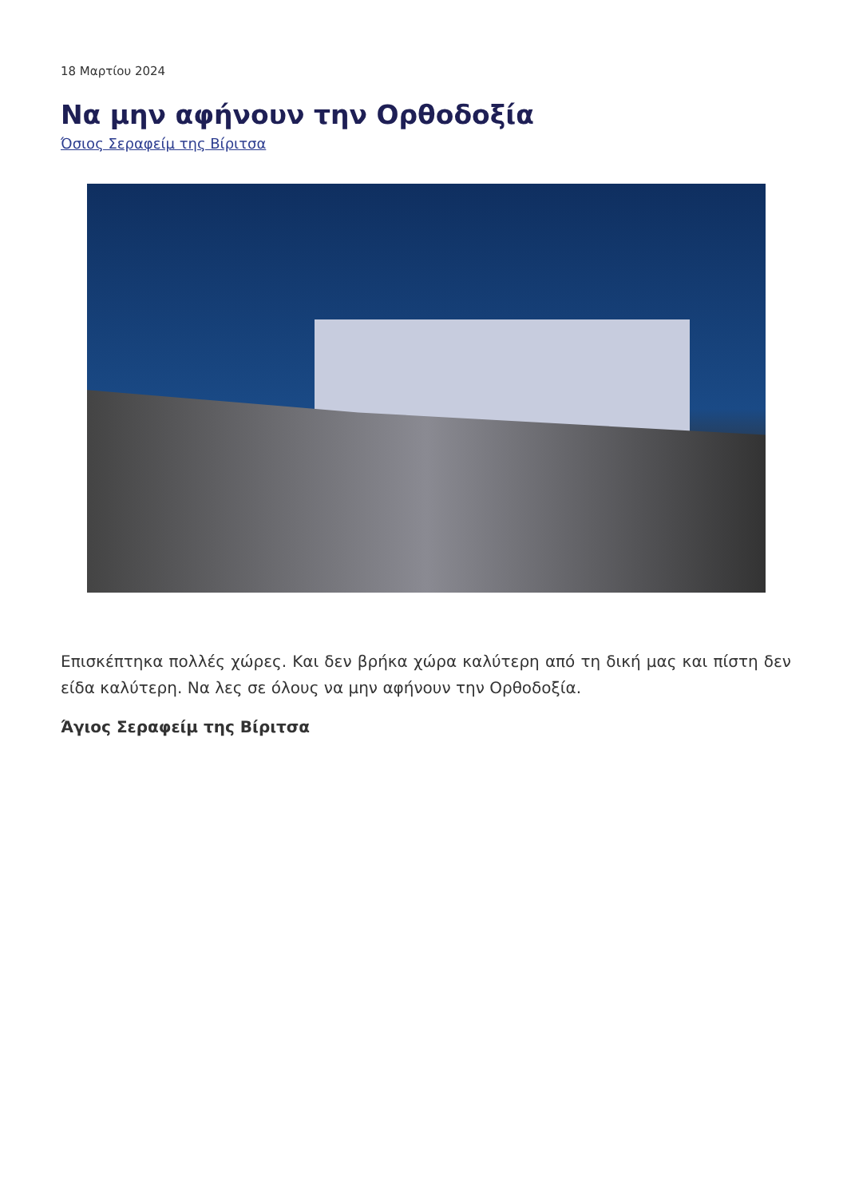18 Μαρτίου 2024
Να μην αφήνουν την Ορθοδοξία
Όσιος Σεραφείμ της Βίριτσα
Επισκέπτηκα πολλές χώρες. Και δεν βρήκα χώρα καλύτερη από τη δική μας και πίστη δεν είδα καλύτερη. Να λες σε όλους να μην αφήνουν την Ορθοδοξία.
Άγιος Σεραφείμ της Βίριτσα